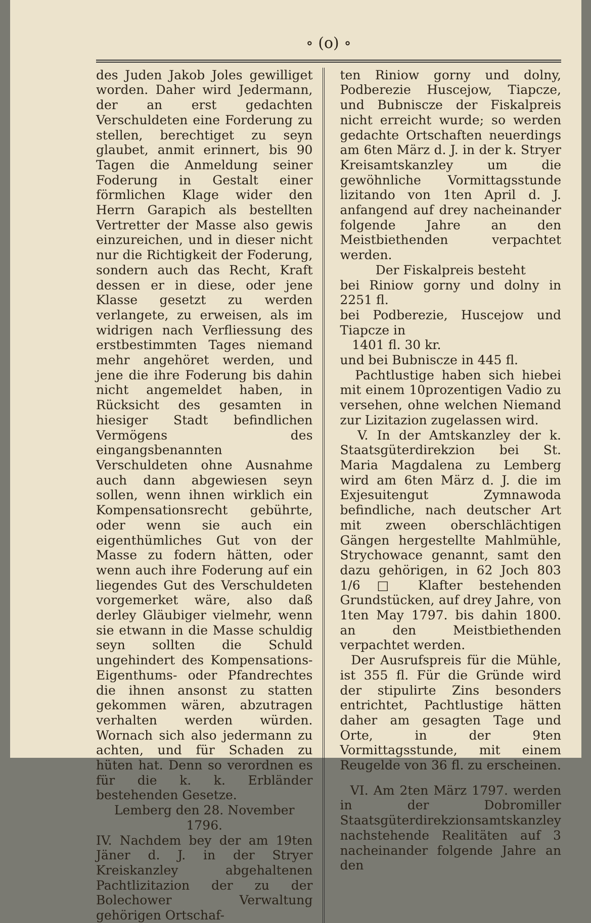∘ (o) ∘
des Juden Jakob Joles gewilliget worden. Daher wird Jedermann, der an erst gedachten Verschuldeten eine Forderung zu stellen, berechtiget zu seyn glaubet, anmit erinnert, bis 90 Tagen die Anmeldung seiner Foderung in Gestalt einer förmlichen Klage wider den Herrn Garapich als bestellten Vertretter der Masse also gewis einzureichen, und in dieser nicht nur die Richtigkeit der Foderung, sondern auch das Recht, Kraft dessen er in diese, oder jene Klasse gesetzt zu werden verlangete, zu erweisen, als im widrigen nach Verfliessung des erstbestimmten Tages niemand mehr angehöret werden, und jene die ihre Foderung bis dahin nicht angemeldet haben, in Rücksicht des gesamten in hiesiger Stadt befindlichen Vermögens des eingangsbenannten Verschuldeten ohne Ausnahme auch dann abgewiesen seyn sollen, wenn ihnen wirklich ein Kompensationsrecht gebührte, oder wenn sie auch ein eigenthümliches Gut von der Masse zu fodern hätten, oder wenn auch ihre Foderung auf ein liegendes Gut des Verschuldeten vorgemerket wäre, also daß derley Gläubiger vielmehr, wenn sie etwann in die Masse schuldig seyn sollten die Schuld ungehindert des Kompensations- Eigenthums- oder Pfandrechtes die ihnen ansonst zu statten gekommen wären, abzutragen verhalten werden würden. Wornach sich also jedermann zu achten, und für Schaden zu hüten hat. Denn so verordnen es für die k. k. Erbländer bestehenden Gesetze.
Lemberg den 28. November 1796.
IV. Nachdem bey der am 19ten Jäner d. J. in der Stryer Kreiskanzley abgehaltenen Pachtlizitazion der zu der Bolechower Verwaltung gehörigen Ortschaf-
ten Riniow gorny und dolny, Podberezie Huscejow, Tiapcze, und Bubniscze der Fiskalpreis nicht erreicht wurde; so werden gedachte Ortschaften neuerdings am 6ten März d. J. in der k. Stryer Kreisamtskanzley um die gewöhnliche Vormittagsstunde lizitando von 1ten April d. J. anfangend auf drey nacheinander folgende Jahre an den Meistbiethenden verpachtet werden.
Der Fiskalpreis besteht
bei Riniow gorny und dolny in 2251 fl.
bei Podberezie, Huscejow und Tiapcze in
1401 fl. 30 kr.
und bei Bubniscze in 445 fl.
Pachtlustige haben sich hiebei mit einem 10prozentigen Vadio zu versehen, ohne welchen Niemand zur Lizitazion zugelassen wird.
V. In der Amtskanzley der k. Staatsgüterdirekzion bei St. Maria Magdalena zu Lemberg wird am 6ten März d. J. die im Exjesuitengut Zymnawoda befindliche, nach deutscher Art mit zween oberschlächtigen Gängen hergestellte Mahlmühle, Strychowace genannt, samt den dazu gehörigen, in 62 Joch 803 1/6 □ Klafter bestehenden Grundstücken, auf drey Jahre, von 1ten May 1797. bis dahin 1800. an den Meistbiethenden verpachtet werden.
Der Ausrufspreis für die Mühle, ist 355 fl. Für die Gründe wird der stipulirte Zins besonders entrichtet, Pachtlustige hätten daher am gesagten Tage und Orte, in der 9ten Vormittagsstunde, mit einem Reugelde von 36 fl. zu erscheinen.
VI. Am 2ten März 1797. werden in der Dobromiller Staatsgüterdirekzionsamtskanzley nachstehende Realitäten auf 3 nacheinander folgende Jahre an den